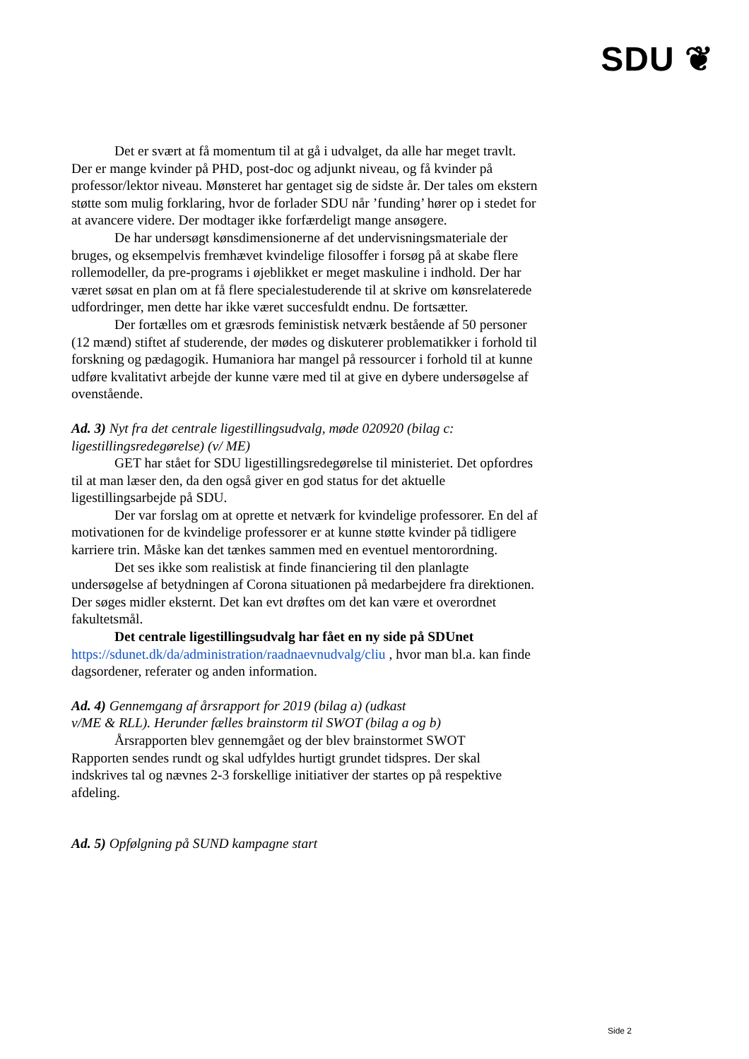SDU ❦
Det er svært at få momentum til at gå i udvalget, da alle har meget travlt. Der er mange kvinder på PHD, post-doc og adjunkt niveau, og få kvinder på professor/lektor niveau. Mønsteret har gentaget sig de sidste år. Der tales om ekstern støtte som mulig forklaring, hvor de forlader SDU når ’funding’ hører op i stedet for at avancere videre. Der modtager ikke forfærdeligt mange ansøgere.
De har undersøgt kønsdimensionerne af det undervisningsmateriale der bruges, og eksempelvis fremhævet kvindelige filosoffer i forsøg på at skabe flere rollemodeller, da pre-programs i øjeblikket er meget maskuline i indhold. Der har været søsat en plan om at få flere specialestuderende til at skrive om kønsrelaterede udfordringer, men dette har ikke været succesfuldt endnu. De fortsætter.
Der fortælles om et græsrods feministisk netværk bestående af 50 personer (12 mænd) stiftet af studerende, der mødes og diskuterer problematikker i forhold til forskning og pædagogik. Humaniora har mangel på ressourcer i forhold til at kunne udføre kvalitativt arbejde der kunne være med til at give en dybere undersøgelse af ovenstående.
Ad. 3) Nyt fra det centrale ligestillingsudvalg, møde 020920 (bilag c: ligestillingsredegørelse) (v/ ME)
GET har stået for SDU ligestillingsredegørelse til ministeriet. Det opfordres til at man læser den, da den også giver en god status for det aktuelle ligestillingsarbejde på SDU.
Der var forslag om at oprette et netværk for kvindelige professorer. En del af motivationen for de kvindelige professorer er at kunne støtte kvinder på tidligere karriere trin. Måske kan det tænkes sammen med en eventuel mentorordning.
Det ses ikke som realistisk at finde financiering til den planlagte undersøgelse af betydningen af Corona situationen på medarbejdere fra direktionen. Der søges midler eksternt. Det kan evt drøftes om det kan være et overordnet fakultetsmål.
Det centrale ligestillingsudvalg har fået en ny side på SDUnet
https://sdunet.dk/da/administration/raadnaevnudvalg/cliu , hvor man bl.a. kan finde dagsordener, referater og anden information.
Ad. 4) Gennemgang af årsrapport for 2019 (bilag a) (udkast
v/ME & RLL). Herunder fælles brainstorm til SWOT (bilag a og b)
Årsrapporten blev gennemgået og der blev brainstormet SWOT
Rapporten sendes rundt og skal udfyldes hurtigt grundet tidspres. Der skal indskrives tal og nævnes 2-3 forskellige initiativer der startes op på respektive afdeling.
Ad. 5) Opfølgning på SUND kampagne start
Side 2